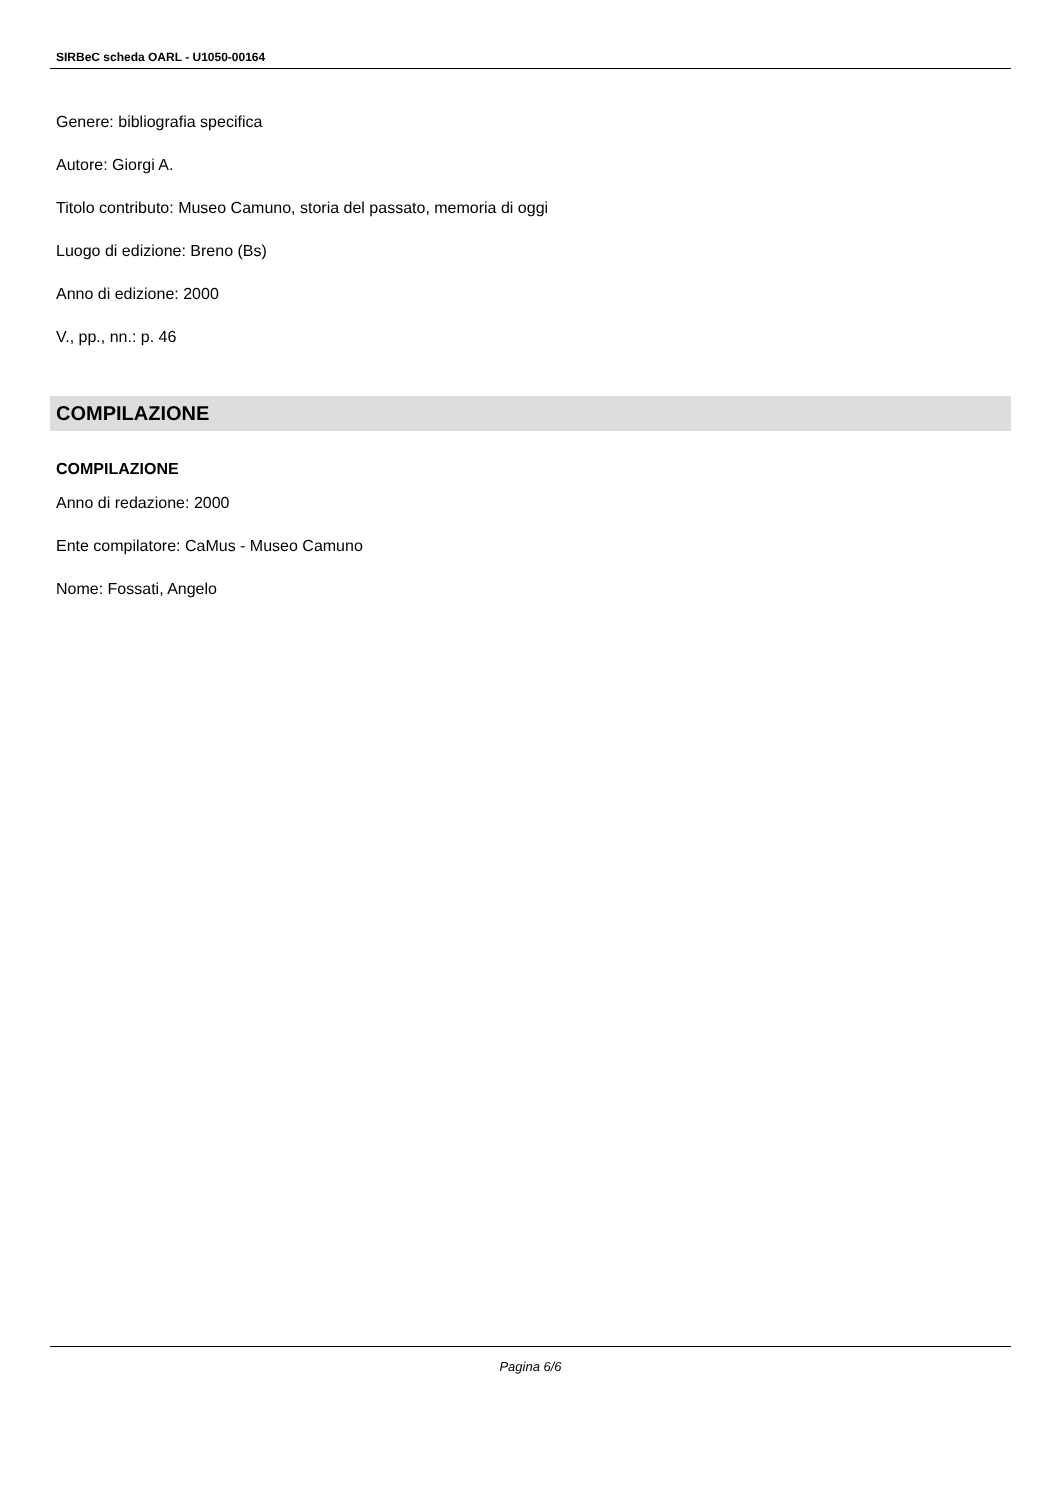SIRBeC scheda OARL - U1050-00164
Genere: bibliografia specifica
Autore: Giorgi A.
Titolo contributo: Museo Camuno, storia del passato, memoria di oggi
Luogo di edizione: Breno (Bs)
Anno di edizione: 2000
V., pp., nn.: p. 46
COMPILAZIONE
COMPILAZIONE
Anno di redazione: 2000
Ente compilatore: CaMus - Museo Camuno
Nome: Fossati, Angelo
Pagina 6/6